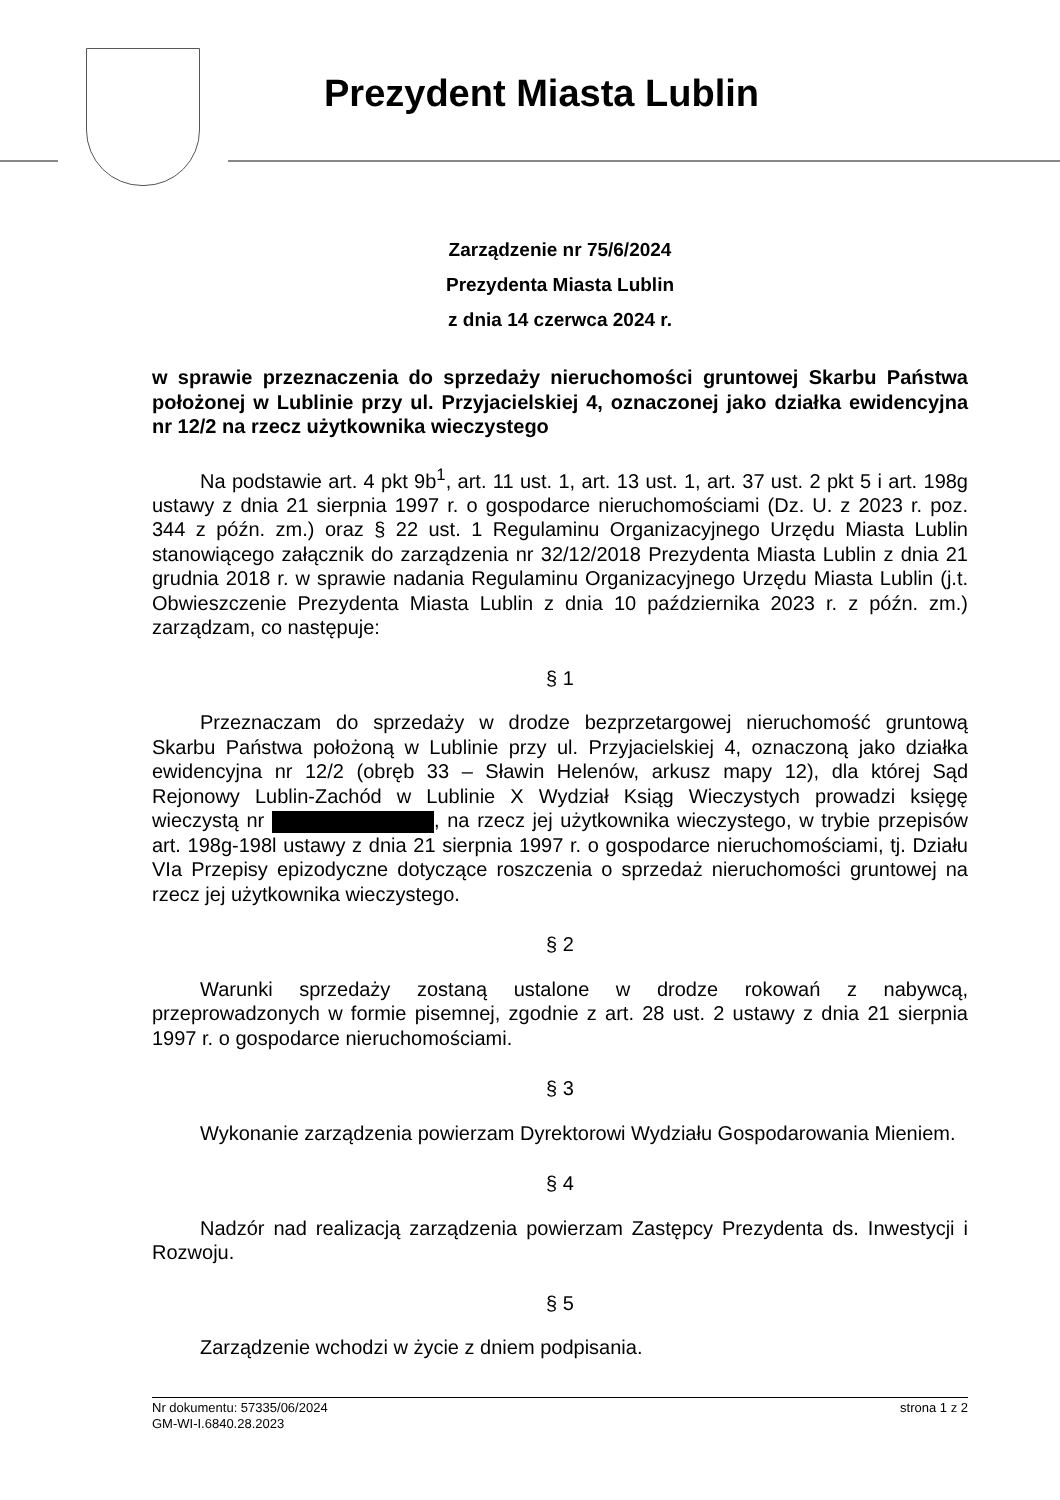Prezydent Miasta Lublin
Zarządzenie nr 75/6/2024
Prezydenta Miasta Lublin
z dnia 14 czerwca 2024 r.
w sprawie przeznaczenia do sprzedaży nieruchomości gruntowej Skarbu Państwa położonej w Lublinie przy ul. Przyjacielskiej 4, oznaczonej jako działka ewidencyjna nr 12/2 na rzecz użytkownika wieczystego
Na podstawie art. 4 pkt 9b<sup>1</sup>, art. 11 ust. 1, art. 13 ust. 1, art. 37 ust. 2 pkt 5 i art. 198g ustawy z dnia 21 sierpnia 1997 r. o gospodarce nieruchomościami (Dz. U. z 2023 r. poz. 344 z późn. zm.) oraz § 22 ust. 1 Regulaminu Organizacyjnego Urzędu Miasta Lublin stanowiącego załącznik do zarządzenia nr 32/12/2018 Prezydenta Miasta Lublin z dnia 21 grudnia 2018 r. w sprawie nadania Regulaminu Organizacyjnego Urzędu Miasta Lublin (j.t. Obwieszczenie Prezydenta Miasta Lublin z dnia 10 października 2023 r. z późn. zm.) zarządzam, co następuje:
§ 1
Przeznaczam do sprzedaży w drodze bezprzetargowej nieruchomość gruntową Skarbu Państwa położoną w Lublinie przy ul. Przyjacielskiej 4, oznaczoną jako działka ewidencyjna nr 12/2 (obręb 33 – Sławin Helenów, arkusz mapy 12), dla której Sąd Rejonowy Lublin-Zachód w Lublinie X Wydział Ksiąg Wieczystych prowadzi księgę wieczystą nr , na rzecz jej użytkownika wieczystego, w trybie przepisów art. 198g-198l ustawy z dnia 21 sierpnia 1997 r. o gospodarce nieruchomościami, tj. Działu VIa Przepisy epizodyczne dotyczące roszczenia o sprzedaż nieruchomości gruntowej na rzecz jej użytkownika wieczystego.
§ 2
Warunki sprzedaży zostaną ustalone w drodze rokowań z nabywcą, przeprowadzonych w formie pisemnej, zgodnie z art. 28 ust. 2 ustawy z dnia 21 sierpnia 1997 r. o gospodarce nieruchomościami.
§ 3
Wykonanie zarządzenia powierzam Dyrektorowi Wydziału Gospodarowania Mieniem.
§ 4
Nadzór nad realizacją zarządzenia powierzam Zastępcy Prezydenta ds. Inwestycji i Rozwoju.
§ 5
Zarządzenie wchodzi w życie z dniem podpisania.
Nr dokumentu: 57335/06/2024 strona 1 z 2
GM-WI-I.6840.28.2023